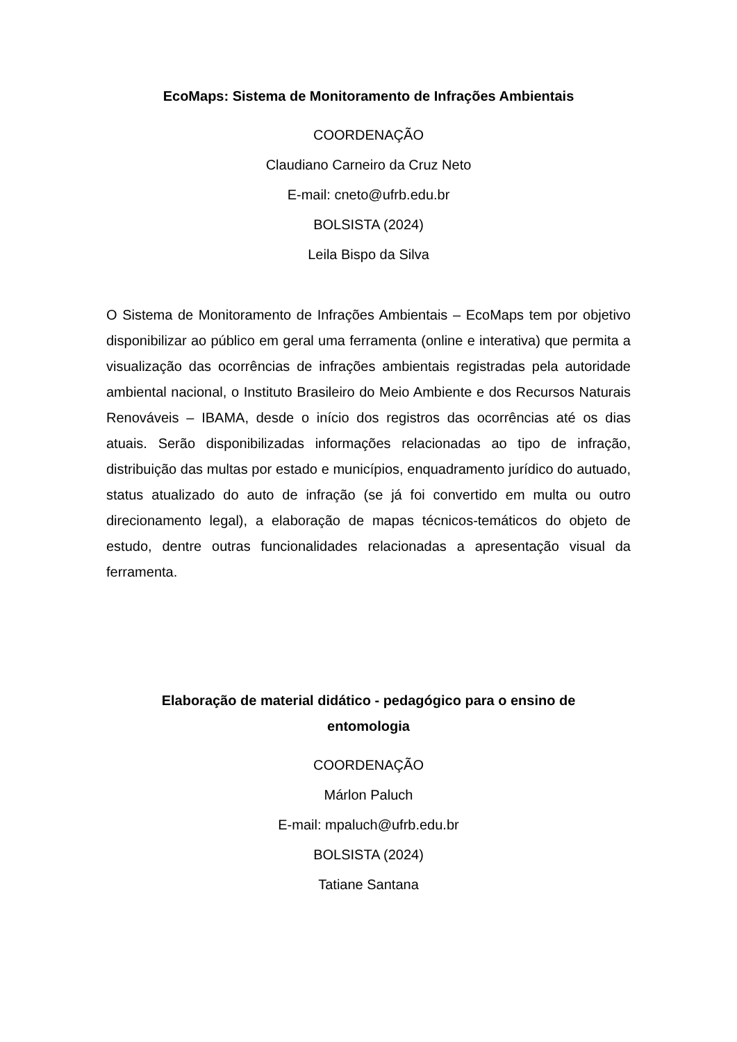EcoMaps: Sistema de Monitoramento de Infrações Ambientais
COORDENAÇÃO
Claudiano Carneiro da Cruz Neto
E-mail: cneto@ufrb.edu.br
BOLSISTA (2024)
Leila Bispo da Silva
O Sistema de Monitoramento de Infrações Ambientais – EcoMaps tem por objetivo disponibilizar ao público em geral uma ferramenta (online e interativa) que permita a visualização das ocorrências de infrações ambientais registradas pela autoridade ambiental nacional, o Instituto Brasileiro do Meio Ambiente e dos Recursos Naturais Renováveis – IBAMA, desde o início dos registros das ocorrências até os dias atuais. Serão disponibilizadas informações relacionadas ao tipo de infração, distribuição das multas por estado e municípios, enquadramento jurídico do autuado, status atualizado do auto de infração (se já foi convertido em multa ou outro direcionamento legal), a elaboração de mapas técnicos-temáticos do objeto de estudo, dentre outras funcionalidades relacionadas a apresentação visual da ferramenta.
Elaboração de material didático - pedagógico para o ensino de
entomologia
COORDENAÇÃO
Márlon Paluch
E-mail: mpaluch@ufrb.edu.br
BOLSISTA (2024)
Tatiane Santana